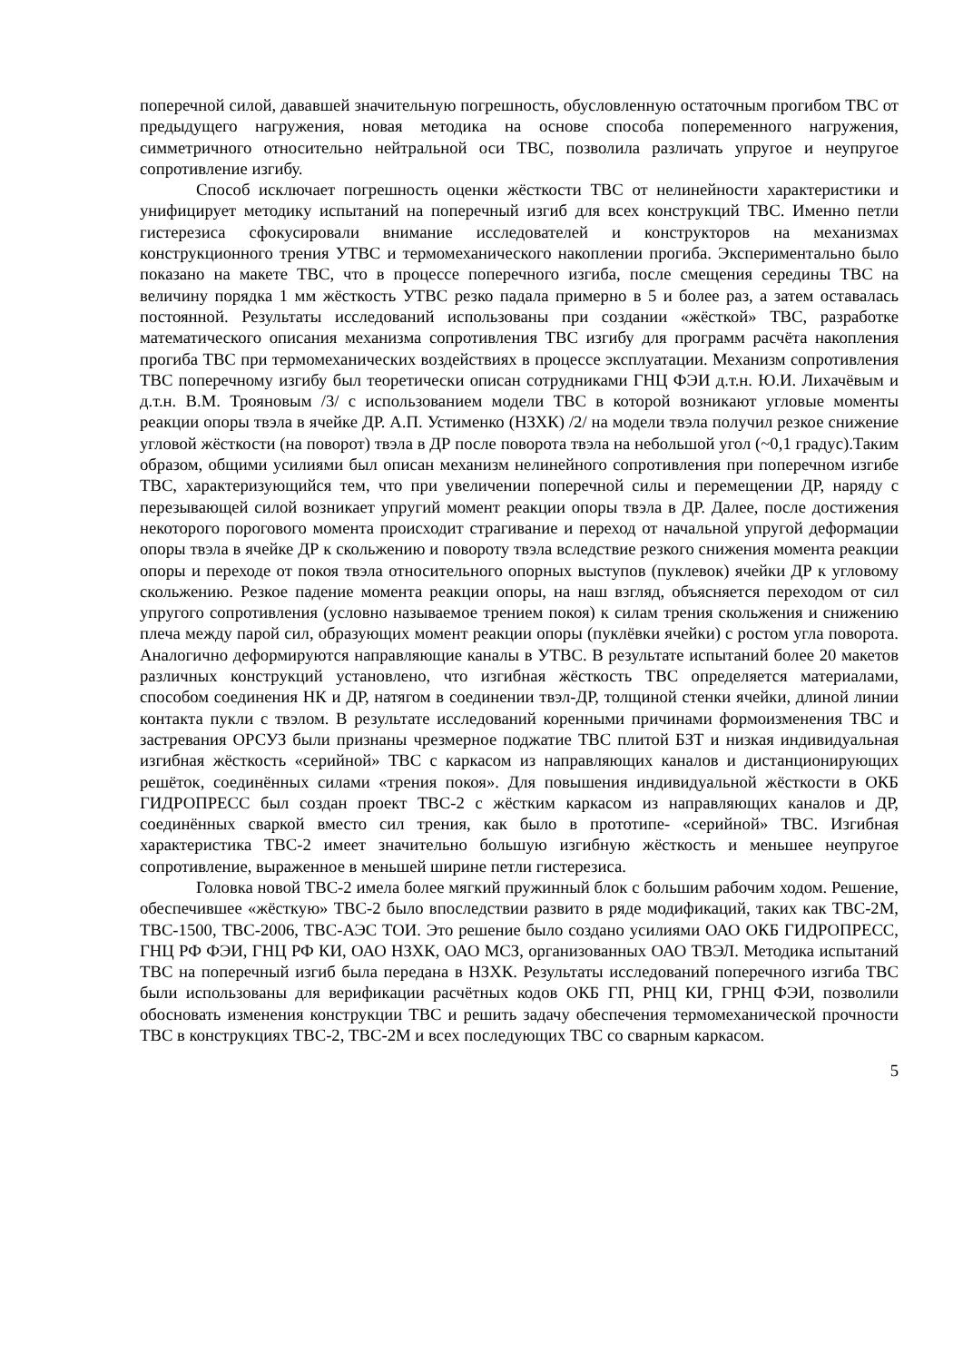поперечной силой, дававшей значительную погрешность, обусловленную остаточным прогибом ТВС от предыдущего нагружения, новая методика на основе способа попеременного нагружения, симметричного относительно нейтральной оси ТВС, позволила различать упругое и неупругое сопротивление изгибу.
Способ исключает погрешность оценки жёсткости ТВС от нелинейности характеристики и унифицирует методику испытаний на поперечный изгиб для всех конструкций ТВС. Именно петли гистерезиса сфокусировали внимание исследователей и конструкторов на механизмах конструкционного трения УТВС и термомеханического накоплении прогиба. Экспериментально было показано на макете ТВС, что в процессе поперечного изгиба, после смещения середины ТВС на величину порядка 1 мм жёсткость УТВС резко падала примерно в 5 и более раз, а затем оставалась постоянной. Результаты исследований использованы при создании «жёсткой» ТВС, разработке математического описания механизма сопротивления ТВС изгибу для программ расчёта накопления прогиба ТВС при термомеханических воздействиях в процессе эксплуатации. Механизм сопротивления ТВС поперечному изгибу был теоретически описан сотрудниками ГНЦ ФЭИ д.т.н. Ю.И. Лихачёвым и д.т.н. В.М. Трояновым /3/ с использованием модели ТВС в которой возникают угловые моменты реакции опоры твэла в ячейке ДР. А.П. Устименко (НЗХК) /2/ на модели твэла получил резкое снижение угловой жёсткости (на поворот) твэла в ДР после поворота твэла на небольшой угол (~0,1 градус).Таким образом, общими усилиями был описан механизм нелинейного сопротивления при поперечном изгибе ТВС, характеризующийся тем, что при увеличении поперечной силы и перемещении ДР, наряду с перезывающей силой возникает упругий момент реакции опоры твэла в ДР. Далее, после достижения некоторого порогового момента происходит страгивание и переход от начальной упругой деформации опоры твэла в ячейке ДР к скольжению и повороту твэла вследствие резкого снижения момента реакции опоры и переходе от покоя твэла относительного опорных выступов (пуклевок) ячейки ДР к угловому скольжению. Резкое падение момента реакции опоры, на наш взгляд, объясняется переходом от сил упругого сопротивления (условно называемое трением покоя) к силам трения скольжения и снижению плеча между парой сил, образующих момент реакции опоры (пуклёвки ячейки) с ростом угла поворота. Аналогично деформируются направляющие каналы в УТВС. В результате испытаний более 20 макетов различных конструкций установлено, что изгибная жёсткость ТВС определяется материалами, способом соединения НК и ДР, натягом в соединении твэл-ДР, толщиной стенки ячейки, длиной линии контакта пукли с твэлом. В результате исследований коренными причинами формоизменения ТВС и застревания ОРСУЗ были признаны чрезмерное поджатие ТВС плитой БЗТ и низкая индивидуальная изгибная жёсткость «серийной» ТВС с каркасом из направляющих каналов и дистанционирующих решёток, соединённых силами «трения покоя». Для повышения индивидуальной жёсткости в ОКБ ГИДРОПРЕСС был создан проект ТВС-2 с жёстким каркасом из направляющих каналов и ДР, соединённых сваркой вместо сил трения, как было в прототипе- «серийной» ТВС. Изгибная характеристика ТВС-2 имеет значительно большую изгибную жёсткость и меньшее неупругое сопротивление, выраженное в меньшей ширине петли гистерезиса.
Головка новой ТВС-2 имела более мягкий пружинный блок с большим рабочим ходом. Решение, обеспечившее «жёсткую» ТВС-2 было впоследствии развито в ряде модификаций, таких как ТВС-2М, ТВС-1500, ТВС-2006, ТВС-АЭС ТОИ. Это решение было создано усилиями ОАО ОКБ ГИДРОПРЕСС, ГНЦ РФ ФЭИ, ГНЦ РФ КИ, ОАО НЗХК, ОАО МСЗ, организованных ОАО ТВЭЛ. Методика испытаний ТВС на поперечный изгиб была передана в НЗХК. Результаты исследований поперечного изгиба ТВС были использованы для верификации расчётных кодов ОКБ ГП, РНЦ КИ, ГРНЦ ФЭИ, позволили обосновать изменения конструкции ТВС и решить задачу обеспечения термомеханической прочности ТВС в конструкциях ТВС-2, ТВС-2М и всех последующих ТВС со сварным каркасом.
5